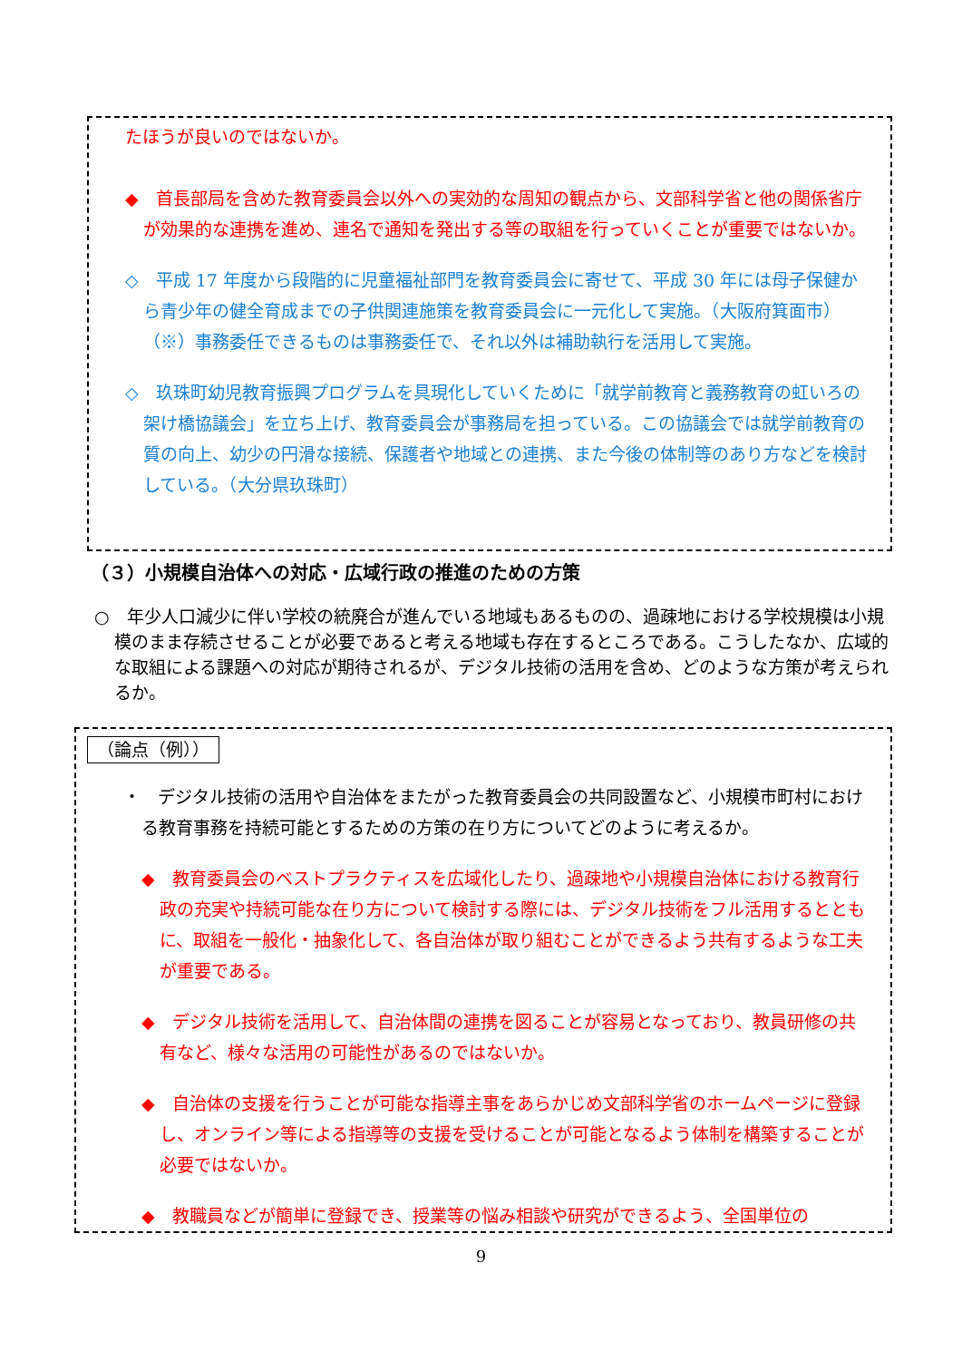たほうが良いのではないか。
◆　首長部局を含めた教育委員会以外への実効的な周知の観点から、文部科学省と他の関係省庁が効果的な連携を進め、連名で通知を発出する等の取組を行っていくことが重要ではないか。
◇　平成 17 年度から段階的に児童福祉部門を教育委員会に寄せて、平成 30 年には母子保健から青少年の健全育成までの子供関連施策を教育委員会に一元化して実施。（大阪府箕面市）
（※）事務委任できるものは事務委任で、それ以外は補助執行を活用して実施。
◇　玖珠町幼児教育振興プログラムを具現化していくために「就学前教育と義務教育の虹いろの架け橋協議会」を立ち上げ、教育委員会が事務局を担っている。この協議会では就学前教育の質の向上、幼少の円滑な接続、保護者や地域との連携、また今後の体制等のあり方などを検討している。（大分県玖珠町）
（３）小規模自治体への対応・広域行政の推進のための方策
○　年少人口減少に伴い学校の統廃合が進んでいる地域もあるものの、過疎地における学校規模は小規模のまま存続させることが必要であると考える地域も存在するところである。こうしたなか、広域的な取組による課題への対応が期待されるが、デジタル技術の活用を含め、どのような方策が考えられるか。
（論点（例））
・　デジタル技術の活用や自治体をまたがった教育委員会の共同設置など、小規模市町村における教育事務を持続可能とするための方策の在り方についてどのように考えるか。
◆　教育委員会のベストプラクティスを広域化したり、過疎地や小規模自治体における教育行政の充実や持続可能な在り方について検討する際には、デジタル技術をフル活用するとともに、取組を一般化・抽象化して、各自治体が取り組むことができるよう共有するような工夫が重要である。
◆　デジタル技術を活用して、自治体間の連携を図ることが容易となっており、教員研修の共有など、様々な活用の可能性があるのではないか。
◆　自治体の支援を行うことが可能な指導主事をあらかじめ文部科学省のホームページに登録し、オンライン等による指導等の支援を受けることが可能となるよう体制を構築することが必要ではないか。
◆　教職員などが簡単に登録でき、授業等の悩み相談や研究ができるよう、全国単位の
9